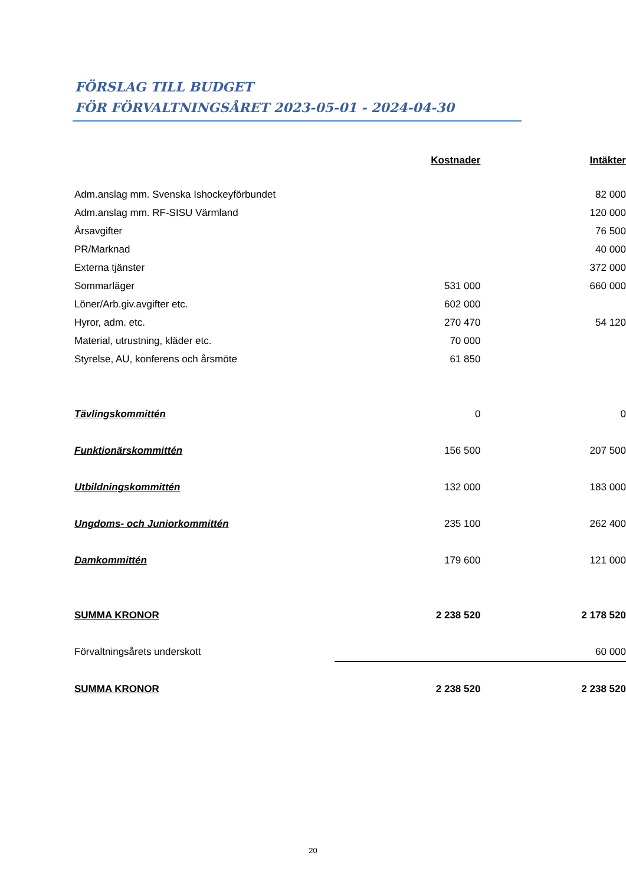FÖRSLAG TILL BUDGET
FÖR FÖRVALTNINGSÅRET 2023-05-01 - 2024-04-30
| | Kostnader | Intäkter |
| Adm.anslag mm. Svenska Ishockeyförbundet | | 82 000 |
| Adm.anslag mm. RF-SISU Värmland | | 120 000 |
| Årsavgifter | | 76 500 |
| PR/Marknad | | 40 000 |
| Externa tjänster | | 372 000 |
| Sommarläger | 531 000 | 660 000 |
| Löner/Arb.giv.avgifter etc. | 602 000 | |
| Hyror, adm. etc. | 270 470 | 54 120 |
| Material, utrustning, kläder etc. | 70 000 | |
| Styrelse, AU, konferens och årsmöte | 61 850 | |
| Tävlingskommittén | 0 | 0 |
| Funktionärskommittén | 156 500 | 207 500 |
| Utbildningskommittén | 132 000 | 183 000 |
| Ungdoms- och Juniorkommittén | 235 100 | 262 400 |
| Damkommittén | 179 600 | 121 000 |
| SUMMA KRONOR | 2 238 520 | 2 178 520 |
| Förvaltningsårets underskott | | 60 000 |
| SUMMA KRONOR | 2 238 520 | 2 238 520 |
20